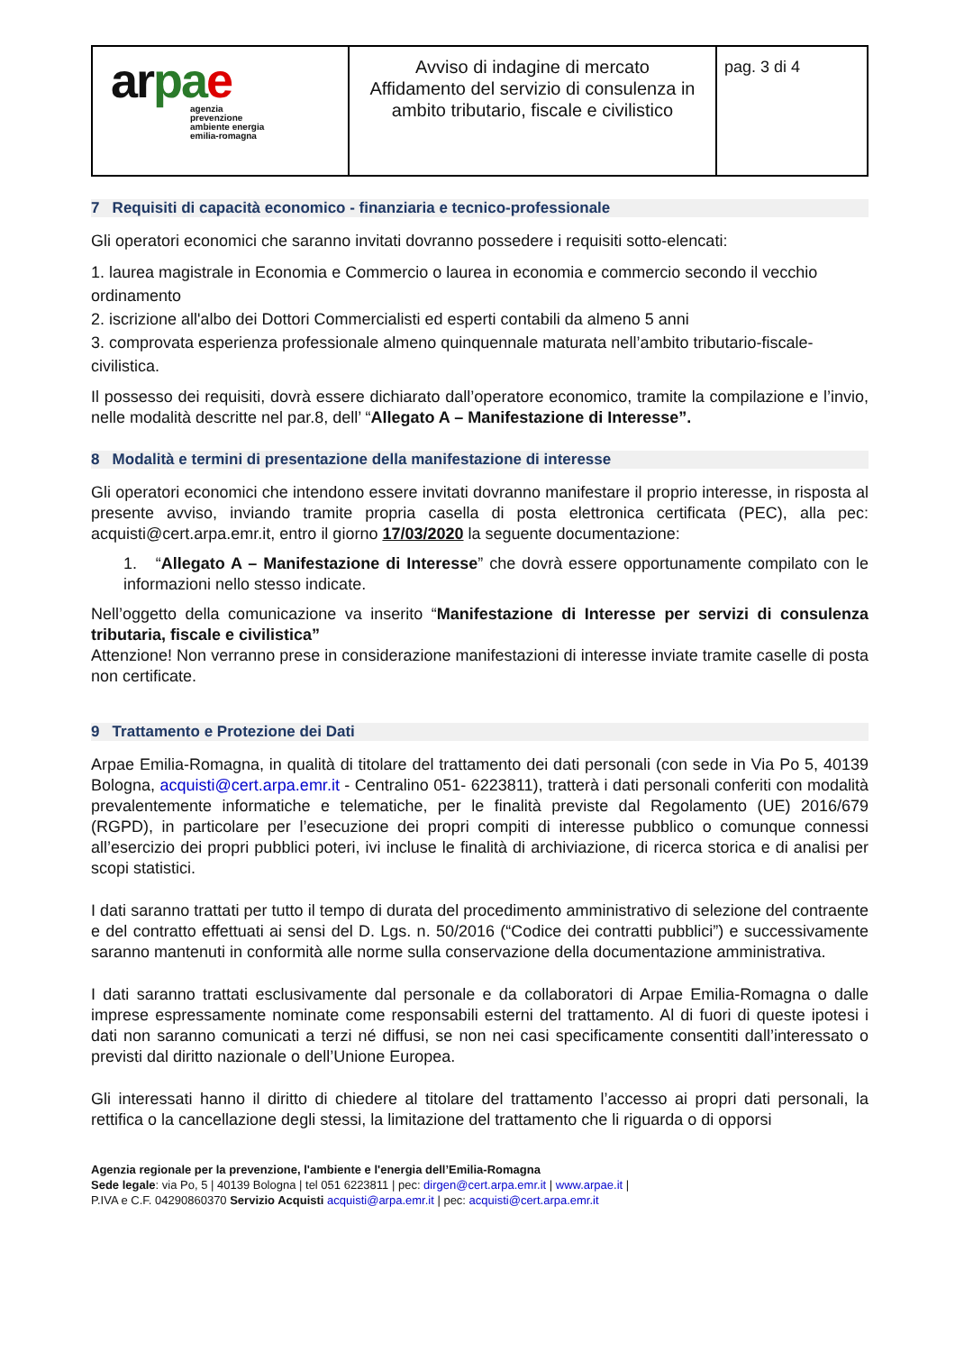| ar p a e agenzia prevenzione ambiente energia emilia-romagna | Avviso di indagine di mercato Affidamento del servizio di consulenza in ambito tributario, fiscale e civilistico | pag. 3 di 4 |
7 Requisiti di capacità economico - finanziaria e tecnico-professionale
Gli operatori economici che saranno invitati dovranno possedere i requisiti sotto-elencati:
1. laurea magistrale in Economia e Commercio o laurea in economia e commercio secondo il vecchio ordinamento
2. iscrizione all'albo dei Dottori Commercialisti ed esperti contabili da almeno 5 anni
3. comprovata esperienza professionale almeno quinquennale maturata nell’ambito tributario-fiscale-civilistica.
Il possesso dei requisiti, dovrà essere dichiarato dall’operatore economico, tramite la compilazione e l’invio, nelle modalità descritte nel par.8, dell’ “Allegato A – Manifestazione di Interesse”.
8 Modalità e termini di presentazione della manifestazione di interesse
Gli operatori economici che intendono essere invitati dovranno manifestare il proprio interesse, in risposta al presente avviso, inviando tramite propria casella di posta elettronica certificata (PEC), alla pec: acquisti@cert.arpa.emr.it, entro il giorno 17/03/2020 la seguente documentazione:
1. “Allegato A – Manifestazione di Interesse” che dovrà essere opportunamente compilato con le informazioni nello stesso indicate.
Nell’oggetto della comunicazione va inserito “Manifestazione di Interesse per servizi di consulenza tributaria, fiscale e civilistica”
Attenzione! Non verranno prese in considerazione manifestazioni di interesse inviate tramite caselle di posta non certificate.
9 Trattamento e Protezione dei Dati
Arpae Emilia-Romagna, in qualità di titolare del trattamento dei dati personali (con sede in Via Po 5, 40139 Bologna, acquisti@cert.arpa.emr.it - Centralino 051- 6223811), tratterà i dati personali conferiti con modalità prevalentemente informatiche e telematiche, per le finalità previste dal Regolamento (UE) 2016/679 (RGPD), in particolare per l’esecuzione dei propri compiti di interesse pubblico o comunque connessi all’esercizio dei propri pubblici poteri, ivi incluse le finalità di archiviazione, di ricerca storica e di analisi per scopi statistici.
I dati saranno trattati per tutto il tempo di durata del procedimento amministrativo di selezione del contraente e del contratto effettuati ai sensi del D. Lgs. n. 50/2016 (“Codice dei contratti pubblici”) e successivamente saranno mantenuti in conformità alle norme sulla conservazione della documentazione amministrativa.
I dati saranno trattati esclusivamente dal personale e da collaboratori di Arpae Emilia-Romagna o dalle imprese espressamente nominate come responsabili esterni del trattamento. Al di fuori di queste ipotesi i dati non saranno comunicati a terzi né diffusi, se non nei casi specificamente consentiti dall’interessato o previsti dal diritto nazionale o dell’Unione Europea.
Gli interessati hanno il diritto di chiedere al titolare del trattamento l’accesso ai propri dati personali, la rettifica o la cancellazione degli stessi, la limitazione del trattamento che li riguarda o di opporsi
Agenzia regionale per la prevenzione, l'ambiente e l'energia dell’Emilia-Romagna
Sede legale: via Po, 5 | 40139 Bologna | tel 051 6223811 | pec: dirgen@cert.arpa.emr.it | www.arpae.it |
P.IVA e C.F. 04290860370 Servizio Acquisti acquisti@arpa.emr.it | pec: acquisti@cert.arpa.emr.it